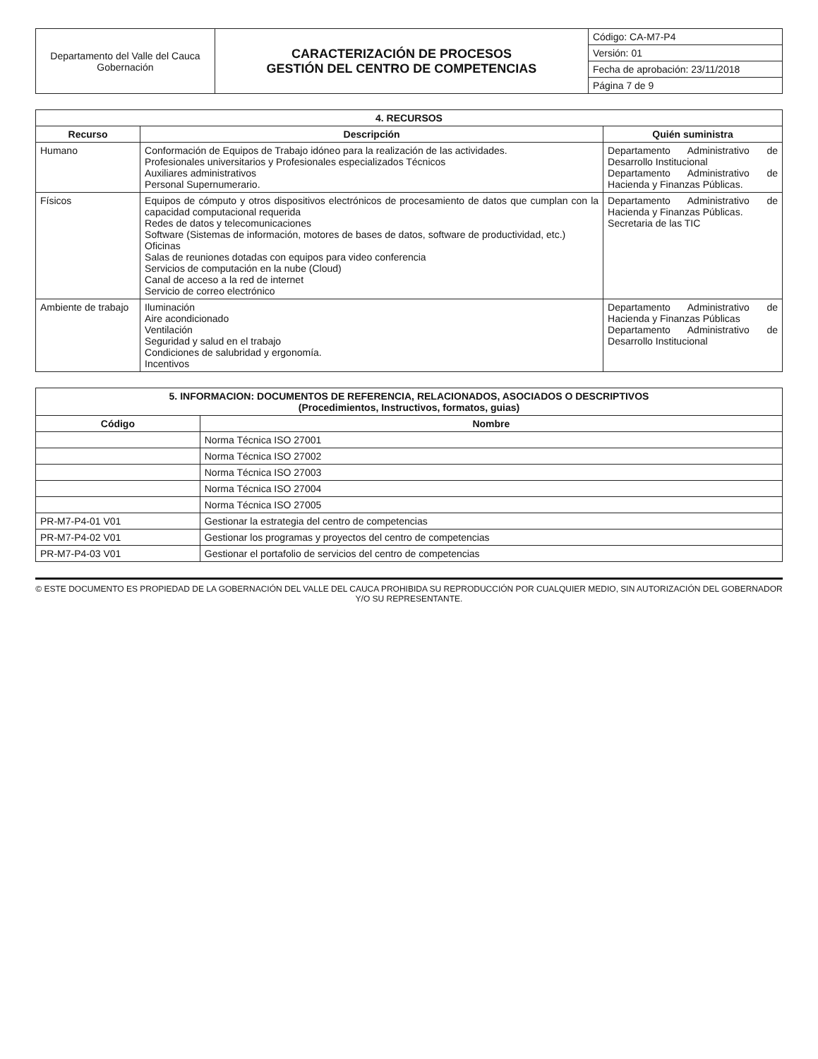| Departamento del Valle del Cauca Gobernación | CARACTERIZACIÓN DE PROCESOS GESTIÓN DEL CENTRO DE COMPETENCIAS | Código: CA-M7-P4 |
| | | Versión: 01 |
| | | Fecha de aprobación: 23/11/2018 |
| | | Página 7 de 9 |
| 4. RECURSOS | | |
| --- | --- | --- |
| Recurso | Descripción | Quién suministra |
| Humano | Conformación de Equipos de Trabajo idóneo para la realización de las actividades. Profesionales universitarios y Profesionales especializados Técnicos Auxiliares administrativos Personal Supernumerario. | Departamento Administrativo de Desarrollo Institucional Departamento Administrativo de Hacienda y Finanzas Públicas. |
| Físicos | Equipos de cómputo y otros dispositivos electrónicos de procesamiento de datos que cumplan con la capacidad computacional requerida Redes de datos y telecomunicaciones Software (Sistemas de información, motores de bases de datos, software de productividad, etc.) Oficinas Salas de reuniones dotadas con equipos para video conferencia Servicios de computación en la nube (Cloud) Canal de acceso a la red de internet Servicio de correo electrónico | Departamento Administrativo de Hacienda y Finanzas Públicas. Secretaria de las TIC |
| Ambiente de trabajo | Iluminación Aire acondicionado Ventilación Seguridad y salud en el trabajo Condiciones de salubridad y ergonomía. Incentivos | Departamento Administrativo de Hacienda y Finanzas Públicas Departamento Administrativo de Desarrollo Institucional |
| 5. INFORMACION: DOCUMENTOS DE REFERENCIA, RELACIONADOS, ASOCIADOS O DESCRIPTIVOS (Procedimientos, Instructivos, formatos, guias) | |
| --- | --- |
| Código | Nombre |
| | Norma Técnica ISO 27001 |
| | Norma Técnica ISO 27002 |
| | Norma Técnica ISO 27003 |
| | Norma Técnica ISO 27004 |
| | Norma Técnica ISO 27005 |
| PR-M7-P4-01 V01 | Gestionar la estrategia del centro de competencias |
| PR-M7-P4-02 V01 | Gestionar los programas y proyectos del centro de competencias |
| PR-M7-P4-03 V01 | Gestionar el portafolio de servicios del centro de competencias |
© ESTE DOCUMENTO ES PROPIEDAD DE LA GOBERNACIÓN DEL VALLE DEL CAUCA PROHIBIDA SU REPRODUCCIÓN POR CUALQUIER MEDIO, SIN AUTORIZACIÓN DEL GOBERNADOR Y/O SU REPRESENTANTE.